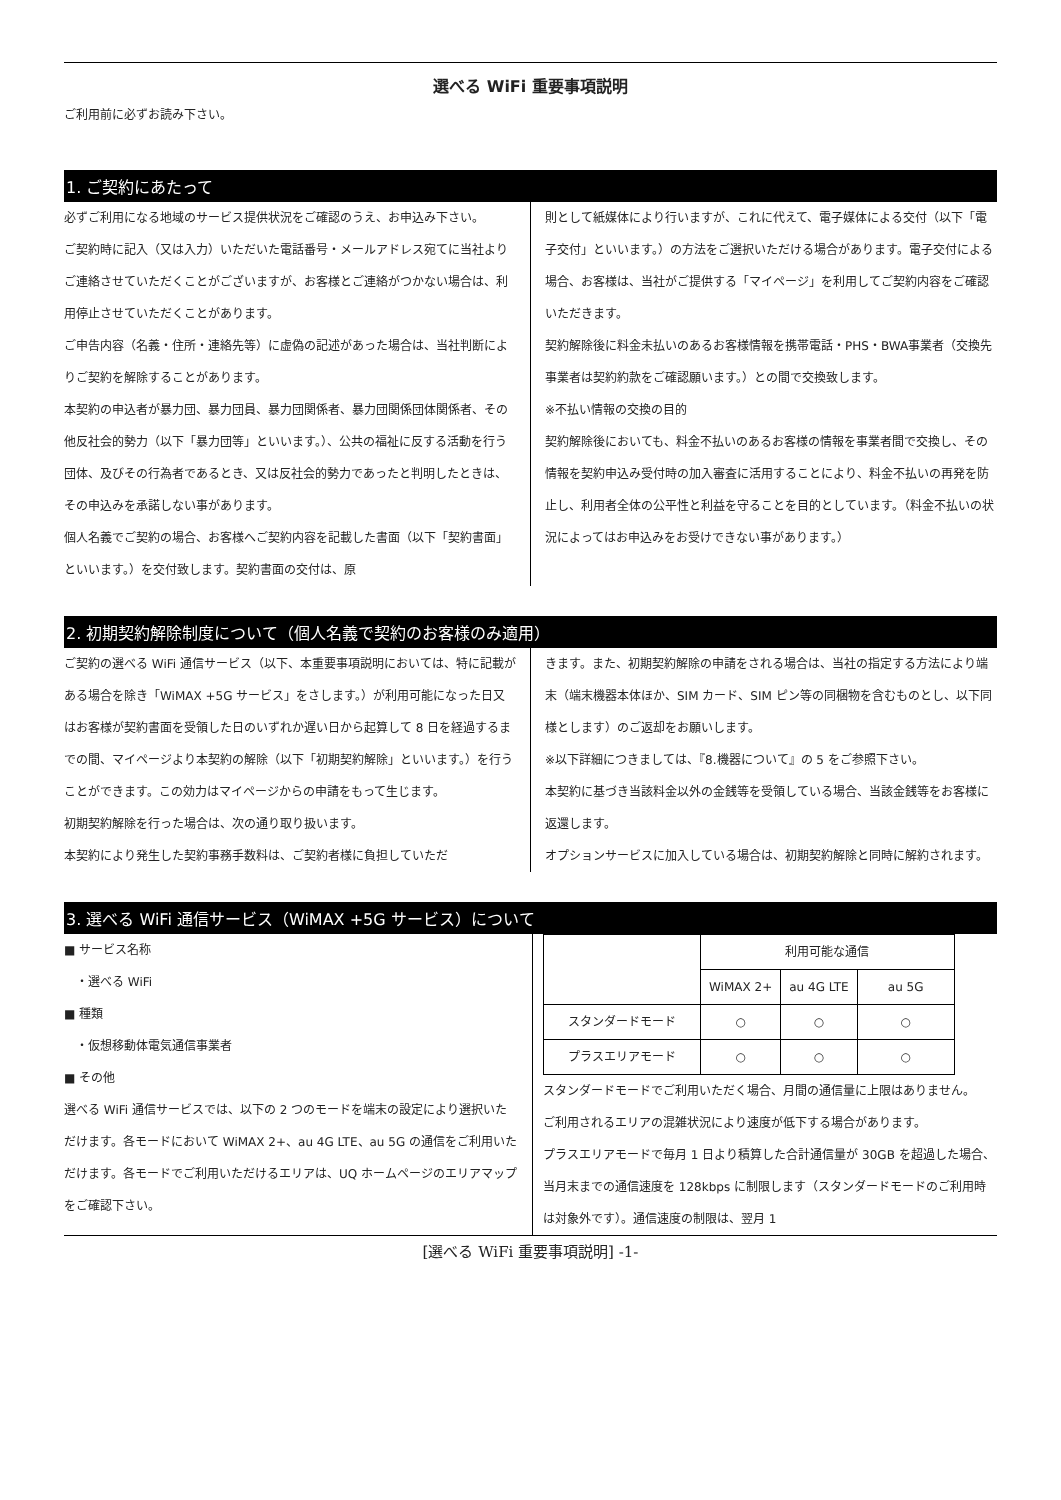選べる WiFi 重要事項説明
ご利用前に必ずお読み下さい。
1. ご契約にあたって
必ずご利用になる地域のサービス提供状況をご確認のうえ、お申込み下さい。
ご契約時に記入（又は入力）いただいた電話番号・メールアドレス宛てに当社よりご連絡させていただくことがございますが、お客様とご連絡がつかない場合は、利用停止させていただくことがあります。
ご申告内容（名義・住所・連絡先等）に虚偽の記述があった場合は、当社判断によりご契約を解除することがあります。
本契約の申込者が暴力団、暴力団員、暴力団関係者、暴力団関係団体関係者、その他反社会的勢力（以下「暴力団等」といいます。）、公共の福祉に反する活動を行う団体、及びその行為者であるとき、又は反社会的勢力であったと判明したときは、その申込みを承諾しない事があります。
個人名義でご契約の場合、お客様へご契約内容を記載した書面（以下「契約書面」といいます。）を交付致します。契約書面の交付は、原
則として紙媒体により行いますが、これに代えて、電子媒体による交付（以下「電子交付」といいます。）の方法をご選択いただける場合があります。電子交付による場合、お客様は、当社がご提供する「マイページ」を利用してご契約内容をご確認いただきます。
契約解除後に料金未払いのあるお客様情報を携帯電話・PHS・BWA事業者（交換先事業者は契約約款をご確認願います。）との間で交換致します。
※不払い情報の交換の目的
契約解除後においても、料金不払いのあるお客様の情報を事業者間で交換し、その情報を契約申込み受付時の加入審査に活用することにより、料金不払いの再発を防止し、利用者全体の公平性と利益を守ることを目的としています。（料金不払いの状況によってはお申込みをお受けできない事があります。）
2. 初期契約解除制度について（個人名義で契約のお客様のみ適用）
ご契約の選べる WiFi 通信サービス（以下、本重要事項説明においては、特に記載がある場合を除き「WiMAX +5G サービス」をさします。）が利用可能になった日又はお客様が契約書面を受領した日のいずれか遅い日から起算して 8 日を経過するまでの間、マイページより本契約の解除（以下「初期契約解除」といいます。）を行うことができます。この効力はマイページからの申請をもって生じます。
初期契約解除を行った場合は、次の通り取り扱います。
本契約により発生した契約事務手数料は、ご契約者様に負担していただ
きます。また、初期契約解除の申請をされる場合は、当社の指定する方法により端末（端末機器本体ほか、SIM カード、SIM ピン等の同梱物を含むものとし、以下同様とします）のご返却をお願いします。
※以下詳細につきましては、『8.機器について』の 5 をご参照下さい。
本契約に基づき当該料金以外の金銭等を受領している場合、当該金銭等をお客様に返還します。
オプションサービスに加入している場合は、初期契約解除と同時に解約されます。
3. 選べる WiFi 通信サービス（WiMAX +5G サービス）について
■ サービス名称
　・選べる WiFi
■ 種類
　・仮想移動体電気通信事業者
■ その他
選べる WiFi 通信サービスでは、以下の 2 つのモードを端末の設定により選択いただけます。各モードにおいて WiMAX 2+、au 4G LTE、au 5G の通信をご利用いただけます。各モードでご利用いただけるエリアは、UQ ホームページのエリアマップをご確認下さい。
| | 利用可能な通信 | | |
| | WiMAX 2+ | au 4G LTE | au 5G |
| スタンダードモード | ○ | ○ | ○ |
| プラスエリアモード | ○ | ○ | ○ |
スタンダードモードでご利用いただく場合、月間の通信量に上限はありません。
ご利用されるエリアの混雑状況により速度が低下する場合があります。
プラスエリアモードで毎月 1 日より積算した合計通信量が 30GB を超過した場合、当月末までの通信速度を 128kbps に制限します（スタンダードモードのご利用時は対象外です）。通信速度の制限は、翌月 1
[選べる WiFi 重要事項説明] -1-